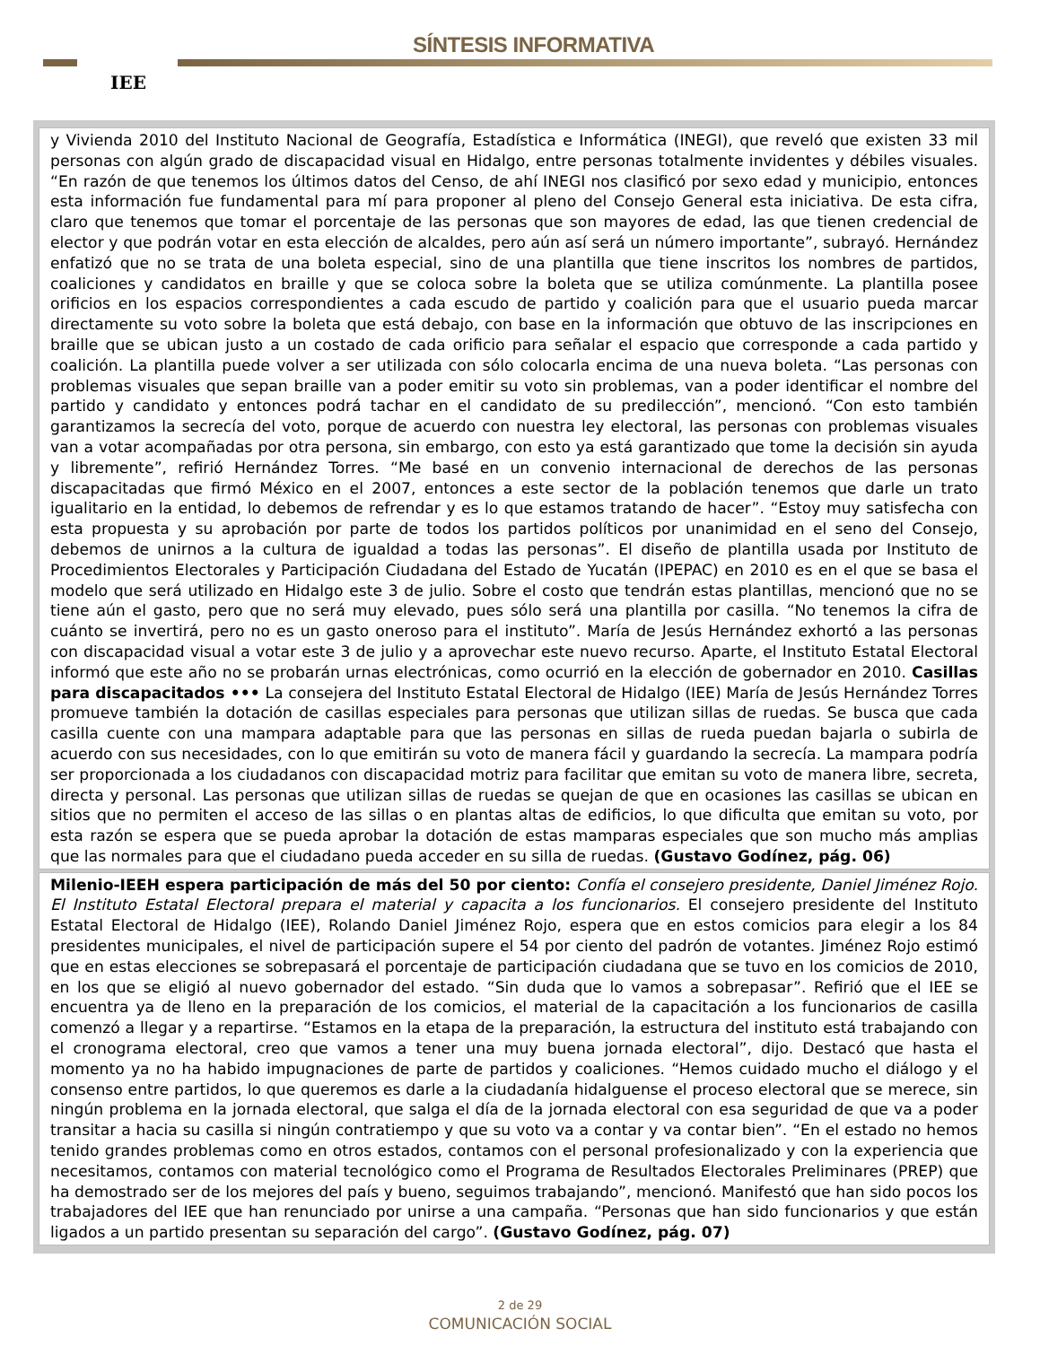IEE SÍNTESIS INFORMATIVA
y Vivienda 2010 del Instituto Nacional de Geografía, Estadística e Informática (INEGI), que reveló que existen 33 mil personas con algún grado de discapacidad visual en Hidalgo, entre personas totalmente invidentes y débiles visuales. “En razón de que tenemos los últimos datos del Censo, de ahí INEGI nos clasificó por sexo edad y municipio, entonces esta información fue fundamental para mí para proponer al pleno del Consejo General esta iniciativa. De esta cifra, claro que tenemos que tomar el porcentaje de las personas que son mayores de edad, las que tienen credencial de elector y que podrán votar en esta elección de alcaldes, pero aún así será un número importante”, subrayó. Hernández enfatizó que no se trata de una boleta especial, sino de una plantilla que tiene inscritos los nombres de partidos, coaliciones y candidatos en braille y que se coloca sobre la boleta que se utiliza comúnmente. La plantilla posee orificios en los espacios correspondientes a cada escudo de partido y coalición para que el usuario pueda marcar directamente su voto sobre la boleta que está debajo, con base en la información que obtuvo de las inscripciones en braille que se ubican justo a un costado de cada orificio para señalar el espacio que corresponde a cada partido y coalición. La plantilla puede volver a ser utilizada con sólo colocarla encima de una nueva boleta. “Las personas con problemas visuales que sepan braille van a poder emitir su voto sin problemas, van a poder identificar el nombre del partido y candidato y entonces podrá tachar en el candidato de su predilección”, mencionó. “Con esto también garantizamos la secrecía del voto, porque de acuerdo con nuestra ley electoral, las personas con problemas visuales van a votar acompañadas por otra persona, sin embargo, con esto ya está garantizado que tome la decisión sin ayuda y libremente”, refirió Hernández Torres. “Me basé en un convenio internacional de derechos de las personas discapacitadas que firmó México en el 2007, entonces a este sector de la población tenemos que darle un trato igualitario en la entidad, lo debemos de refrendar y es lo que estamos tratando de hacer”. “Estoy muy satisfecha con esta propuesta y su aprobación por parte de todos los partidos políticos por unanimidad en el seno del Consejo, debemos de unirnos a la cultura de igualdad a todas las personas”. El diseño de plantilla usada por Instituto de Procedimientos Electorales y Participación Ciudadana del Estado de Yucatán (IPEPAC) en 2010 es en el que se basa el modelo que será utilizado en Hidalgo este 3 de julio. Sobre el costo que tendrán estas plantillas, mencionó que no se tiene aún el gasto, pero que no será muy elevado, pues sólo será una plantilla por casilla. “No tenemos la cifra de cuánto se invertirá, pero no es un gasto oneroso para el instituto”. María de Jesús Hernández exhortó a las personas con discapacidad visual a votar este 3 de julio y a aprovechar este nuevo recurso. Aparte, el Instituto Estatal Electoral informó que este año no se probarán urnas electrónicas, como ocurrió en la elección de gobernador en 2010. Casillas para discapacitados ••• La consejera del Instituto Estatal Electoral de Hidalgo (IEE) María de Jesús Hernández Torres promueve también la dotación de casillas especiales para personas que utilizan sillas de ruedas. Se busca que cada casilla cuente con una mampara adaptable para que las personas en sillas de rueda puedan bajarla o subirla de acuerdo con sus necesidades, con lo que emitirán su voto de manera fácil y guardando la secrecía. La mampara podría ser proporcionada a los ciudadanos con discapacidad motriz para facilitar que emitan su voto de manera libre, secreta, directa y personal. Las personas que utilizan sillas de ruedas se quejan de que en ocasiones las casillas se ubican en sitios que no permiten el acceso de las sillas o en plantas altas de edificios, lo que dificulta que emitan su voto, por esta razón se espera que se pueda aprobar la dotación de estas mamparas especiales que son mucho más amplias que las normales para que el ciudadano pueda acceder en su silla de ruedas. (Gustavo Godínez, pág. 06)
Milenio-IEEH espera participación de más del 50 por ciento: Confía el consejero presidente, Daniel Jiménez Rojo. El Instituto Estatal Electoral prepara el material y capacita a los funcionarios. El consejero presidente del Instituto Estatal Electoral de Hidalgo (IEE), Rolando Daniel Jiménez Rojo, espera que en estos comicios para elegir a los 84 presidentes municipales, el nivel de participación supere el 54 por ciento del padrón de votantes. Jiménez Rojo estimó que en estas elecciones se sobrepasará el porcentaje de participación ciudadana que se tuvo en los comicios de 2010, en los que se eligió al nuevo gobernador del estado. “Sin duda que lo vamos a sobrepasar”. Refirió que el IEE se encuentra ya de lleno en la preparación de los comicios, el material de la capacitación a los funcionarios de casilla comenzó a llegar y a repartirse. “Estamos en la etapa de la preparación, la estructura del instituto está trabajando con el cronograma electoral, creo que vamos a tener una muy buena jornada electoral”, dijo. Destacó que hasta el momento ya no ha habido impugnaciones de parte de partidos y coaliciones. “Hemos cuidado mucho el diálogo y el consenso entre partidos, lo que queremos es darle a la ciudadanía hidalguense el proceso electoral que se merece, sin ningún problema en la jornada electoral, que salga el día de la jornada electoral con esa seguridad de que va a poder transitar a hacia su casilla si ningún contratiempo y que su voto va a contar y va contar bien”. “En el estado no hemos tenido grandes problemas como en otros estados, contamos con el personal profesionalizado y con la experiencia que necesitamos, contamos con material tecnológico como el Programa de Resultados Electorales Preliminares (PREP) que ha demostrado ser de los mejores del país y bueno, seguimos trabajando”, mencionó. Manifestó que han sido pocos los trabajadores del IEE que han renunciado por unirse a una campaña. “Personas que han sido funcionarios y que están ligados a un partido presentan su separación del cargo”. (Gustavo Godínez, pág. 07)
2 de 29
COMUNICACIÓN SOCIAL